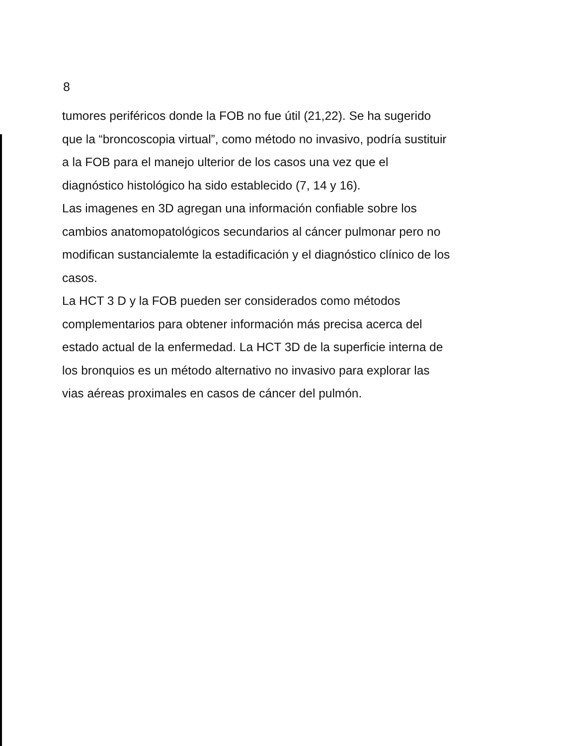8
tumores periféricos donde la FOB no fue útil (21,22). Se ha sugerido
que la “broncoscopia virtual”, como método no invasivo, podría sustituir
a la FOB para el manejo ulterior de los casos una vez que el
diagnóstico histológico ha sido establecido (7, 14 y 16).
Las imagenes en 3D agregan una información confiable sobre los
cambios anatomopatológicos secundarios al cáncer pulmonar pero no
modifican sustancialemte la estadificación y el diagnóstico clínico de los
casos.
La HCT 3 D y la FOB pueden ser considerados como métodos
complementarios para obtener información más precisa acerca del
estado actual de la enfermedad. La HCT 3D de la superficie interna de
los bronquios es un método alternativo no invasivo para explorar las
vias aéreas proximales en casos de cáncer del pulmón.